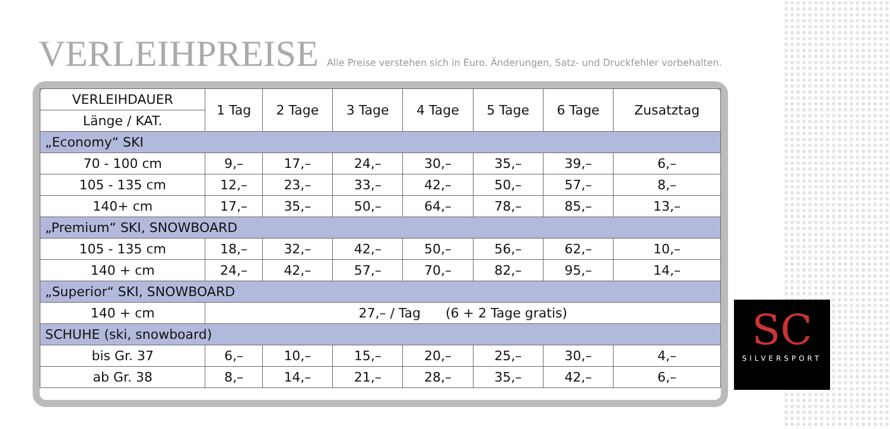VERLEIHPREISE
Alle Preise verstehen sich in Euro. Änderungen, Satz- und Druckfehler vorbehalten.
| VERLEIHDAUER | 1 Tag | 2 Tage | 3 Tage | 4 Tage | 5 Tage | 6 Tage | Zusatztag |
| --- | --- | --- | --- | --- | --- | --- | --- |
| Länge / KAT. | | | | | | | |
| „Economy“ SKI | | | | | | | |
| 70 - 100 cm | 9,– | 17,– | 24,– | 30,– | 35,– | 39,– | 6,– |
| 105 - 135 cm | 12,– | 23,– | 33,– | 42,– | 50,– | 57,– | 8,– |
| 140+ cm | 17,– | 35,– | 50,– | 64,– | 78,– | 85,– | 13,– |
| „Premium“ SKI, SNOWBOARD | | | | | | | |
| 105 - 135 cm | 18,– | 32,– | 42,– | 50,– | 56,– | 62,– | 10,– |
| 140 + cm | 24,– | 42,– | 57,– | 70,– | 82,– | 95,– | 14,– |
| „Superior“ SKI, SNOWBOARD | | | | | | | |
| 140 + cm | 27,– / Tag (6 + 2 Tage gratis) | | | | | | |
| SCHUHE (ski, snowboard) | | | | | | | |
| bis Gr. 37 | 6,– | 10,– | 15,– | 20,– | 25,– | 30,– | 4,– |
| ab Gr. 38 | 8,– | 14,– | 21,– | 28,– | 35,– | 42,– | 6,– |
SC
SILVERSPORT